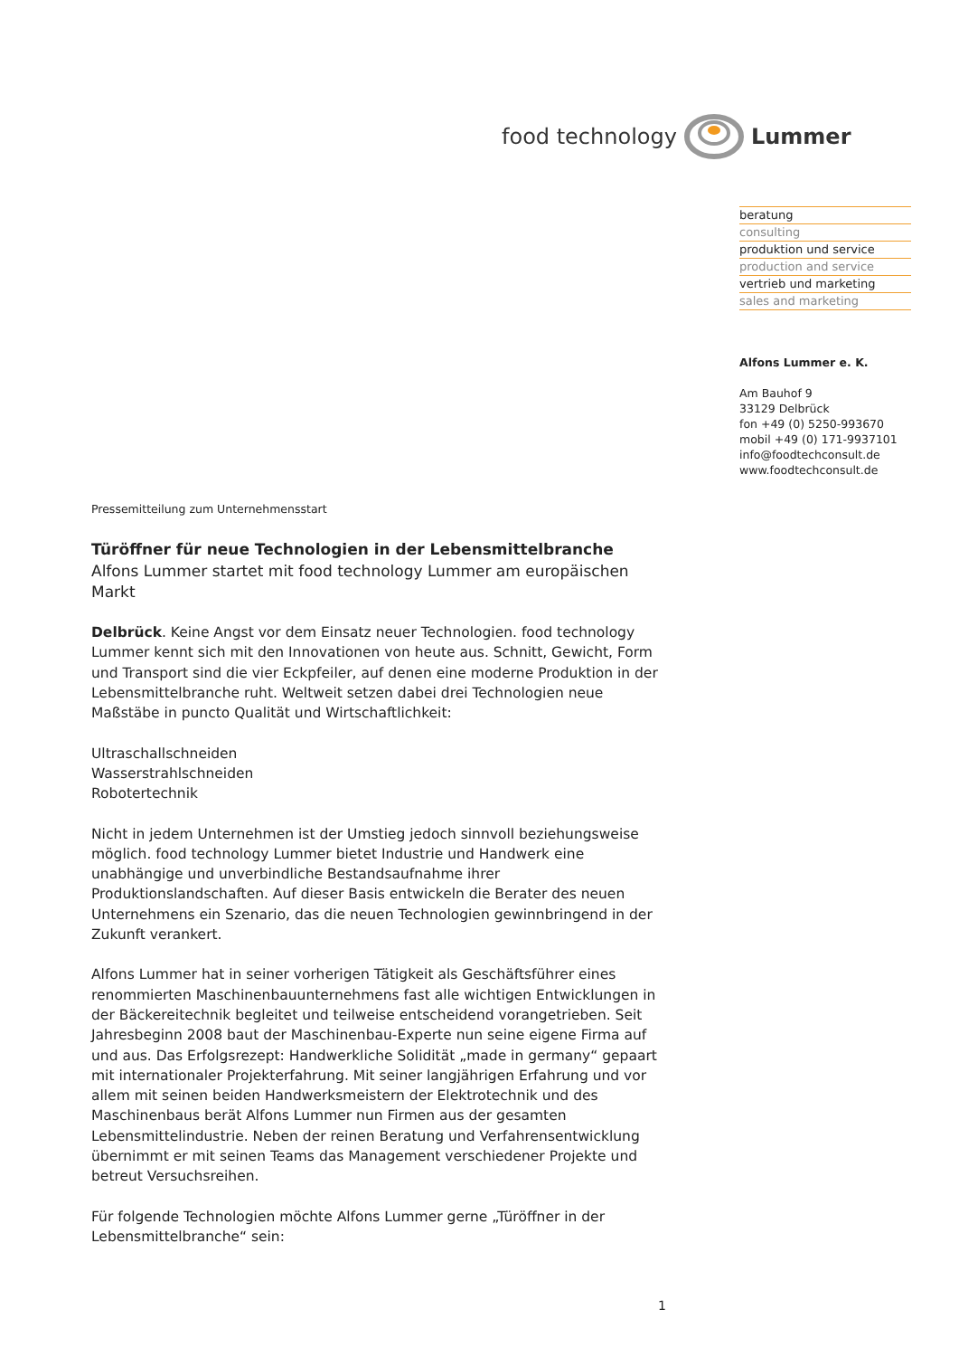food technology Lummer
beratung
consulting
produktion und service
production and service
vertrieb und marketing
sales and marketing
Alfons Lummer e. K.
Am Bauhof 9
33129 Delbrück
fon +49 (0) 5250-993670
mobil +49 (0) 171-9937101
info@foodtechconsult.de
www.foodtechconsult.de
Pressemitteilung zum Unternehmensstart
Türöffner für neue Technologien in der Lebensmittelbranche
Alfons Lummer startet mit food technology Lummer am europäischen Markt
Delbrück. Keine Angst vor dem Einsatz neuer Technologien. food technology Lummer kennt sich mit den Innovationen von heute aus. Schnitt, Gewicht, Form und Transport sind die vier Eckpfeiler, auf denen eine moderne Produktion in der Lebensmittelbranche ruht. Weltweit setzen dabei drei Technologien neue Maßstäbe in puncto Qualität und Wirtschaftlichkeit:
Ultraschallschneiden
Wasserstrahlschneiden
Robotertechnik
Nicht in jedem Unternehmen ist der Umstieg jedoch sinnvoll beziehungsweise möglich. food technology Lummer bietet Industrie und Handwerk eine unabhängige und unverbindliche Bestandsaufnahme ihrer Produktionslandschaften. Auf dieser Basis entwickeln die Berater des neuen Unternehmens ein Szenario, das die neuen Technologien gewinnbringend in der Zukunft verankert.
Alfons Lummer hat in seiner vorherigen Tätigkeit als Geschäftsführer eines renommierten Maschinenbauunternehmens fast alle wichtigen Entwicklungen in der Bäckereitechnik begleitet und teilweise entscheidend vorangetrieben. Seit Jahresbeginn 2008 baut der Maschinenbau-Experte nun seine eigene Firma auf und aus. Das Erfolgsrezept: Handwerkliche Solidität „made in germany“ gepaart mit internationaler Projekterfahrung. Mit seiner langjährigen Erfahrung und vor allem mit seinen beiden Handwerksmeistern der Elektrotechnik und des Maschinenbaus berät Alfons Lummer nun Firmen aus der gesamten Lebensmittelindustrie. Neben der reinen Beratung und Verfahrensentwicklung übernimmt er mit seinen Teams das Management verschiedener Projekte und betreut Versuchsreihen.
Für folgende Technologien möchte Alfons Lummer gerne „Türöffner in der Lebensmittelbranche“ sein:
1